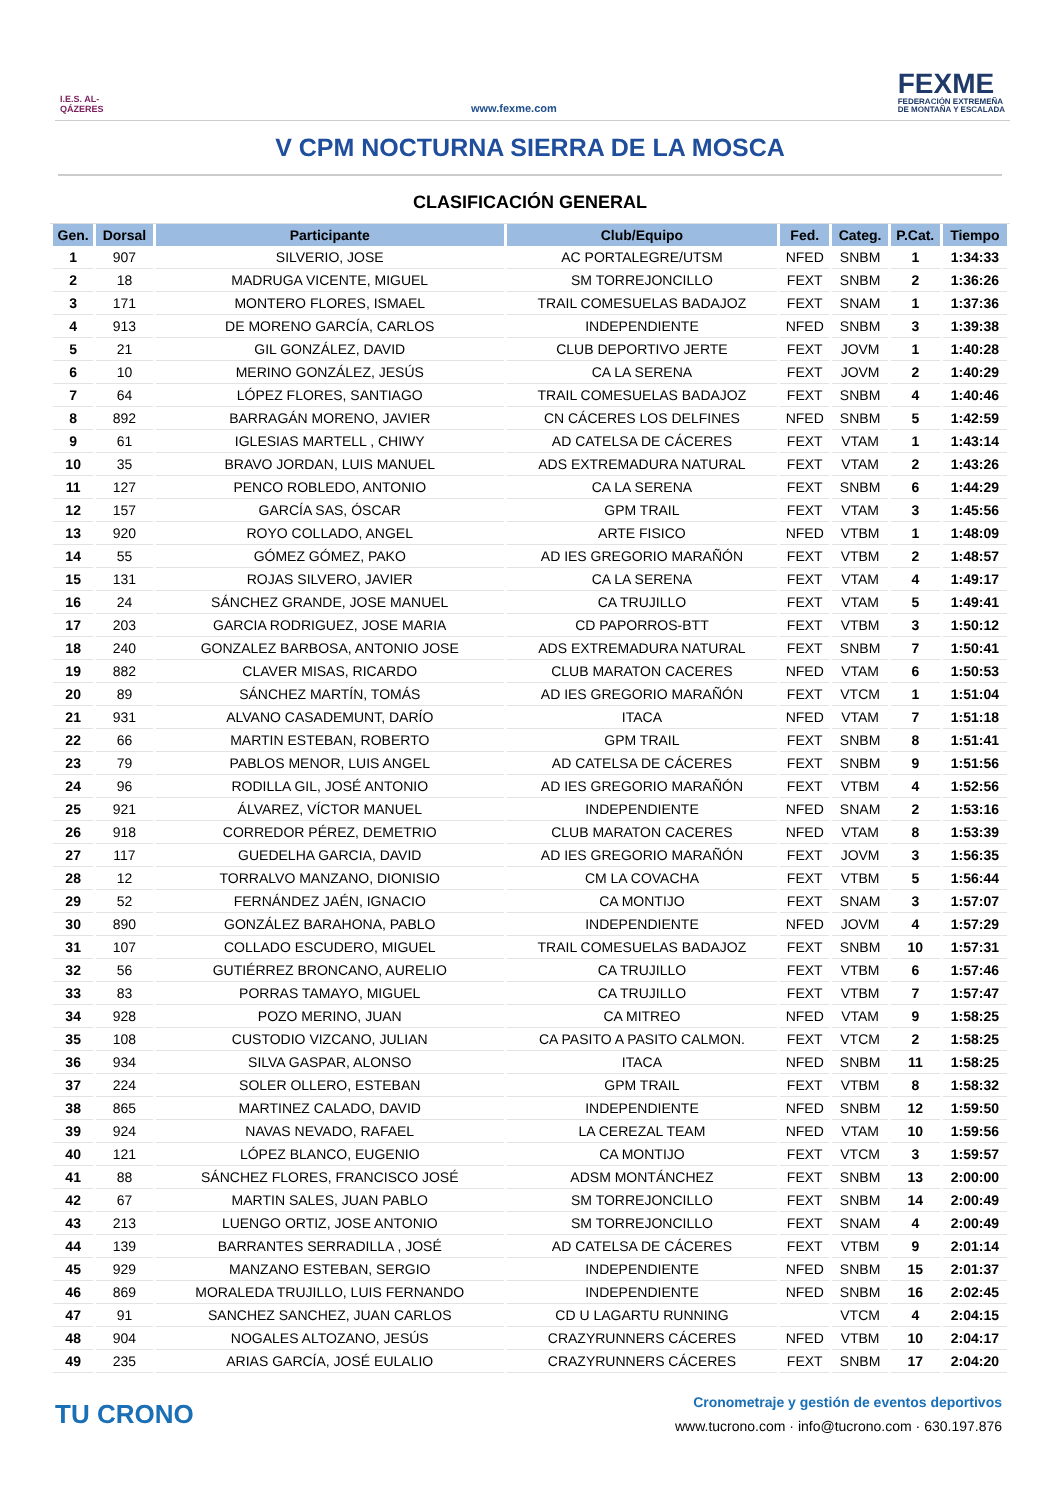I.E.S. AL-QÁZERES
www.fexme.com
FEXME
FEDERACIÓN EXTREMEÑA
DE MONTAÑA Y ESCALADA
V CPM NOCTURNA SIERRA DE LA MOSCA
CLASIFICACIÓN GENERAL
| Gen. | Dorsal | Participante | Club/Equipo | Fed. | Categ. | P.Cat. | Tiempo |
| --- | --- | --- | --- | --- | --- | --- | --- |
| 1 | 907 | SILVERIO, JOSE | AC PORTALEGRE/UTSM | NFED | SNBM | 1 | 1:34:33 |
| 2 | 18 | MADRUGA VICENTE, MIGUEL | SM TORREJONCILLO | FEXT | SNBM | 2 | 1:36:26 |
| 3 | 171 | MONTERO FLORES, ISMAEL | TRAIL COMESUELAS BADAJOZ | FEXT | SNAM | 1 | 1:37:36 |
| 4 | 913 | DE MORENO GARCÍA, CARLOS | INDEPENDIENTE | NFED | SNBM | 3 | 1:39:38 |
| 5 | 21 | GIL GONZÁLEZ, DAVID | CLUB DEPORTIVO JERTE | FEXT | JOVM | 1 | 1:40:28 |
| 6 | 10 | MERINO GONZÁLEZ, JESÚS | CA LA SERENA | FEXT | JOVM | 2 | 1:40:29 |
| 7 | 64 | LÓPEZ FLORES, SANTIAGO | TRAIL COMESUELAS BADAJOZ | FEXT | SNBM | 4 | 1:40:46 |
| 8 | 892 | BARRAGÁN MORENO, JAVIER | CN CÁCERES LOS DELFINES | NFED | SNBM | 5 | 1:42:59 |
| 9 | 61 | IGLESIAS MARTELL , CHIWY | AD CATELSA DE CÁCERES | FEXT | VTAM | 1 | 1:43:14 |
| 10 | 35 | BRAVO JORDAN, LUIS MANUEL | ADS EXTREMADURA NATURAL | FEXT | VTAM | 2 | 1:43:26 |
| 11 | 127 | PENCO ROBLEDO, ANTONIO | CA LA SERENA | FEXT | SNBM | 6 | 1:44:29 |
| 12 | 157 | GARCÍA SAS, ÓSCAR | GPM TRAIL | FEXT | VTAM | 3 | 1:45:56 |
| 13 | 920 | ROYO COLLADO, ANGEL | ARTE FISICO | NFED | VTBM | 1 | 1:48:09 |
| 14 | 55 | GÓMEZ GÓMEZ, PAKO | AD IES GREGORIO MARAÑÓN | FEXT | VTBM | 2 | 1:48:57 |
| 15 | 131 | ROJAS SILVERO, JAVIER | CA LA SERENA | FEXT | VTAM | 4 | 1:49:17 |
| 16 | 24 | SÁNCHEZ GRANDE, JOSE MANUEL | CA TRUJILLO | FEXT | VTAM | 5 | 1:49:41 |
| 17 | 203 | GARCIA RODRIGUEZ, JOSE MARIA | CD PAPORROS-BTT | FEXT | VTBM | 3 | 1:50:12 |
| 18 | 240 | GONZALEZ BARBOSA, ANTONIO JOSE | ADS EXTREMADURA NATURAL | FEXT | SNBM | 7 | 1:50:41 |
| 19 | 882 | CLAVER MISAS, RICARDO | CLUB MARATON CACERES | NFED | VTAM | 6 | 1:50:53 |
| 20 | 89 | SÁNCHEZ MARTÍN, TOMÁS | AD IES GREGORIO MARAÑÓN | FEXT | VTCM | 1 | 1:51:04 |
| 21 | 931 | ALVANO CASADEMUNT, DARÍO | ITACA | NFED | VTAM | 7 | 1:51:18 |
| 22 | 66 | MARTIN ESTEBAN, ROBERTO | GPM TRAIL | FEXT | SNBM | 8 | 1:51:41 |
| 23 | 79 | PABLOS MENOR, LUIS ANGEL | AD CATELSA DE CÁCERES | FEXT | SNBM | 9 | 1:51:56 |
| 24 | 96 | RODILLA GIL, JOSÉ ANTONIO | AD IES GREGORIO MARAÑÓN | FEXT | VTBM | 4 | 1:52:56 |
| 25 | 921 | ÁLVAREZ, VÍCTOR MANUEL | INDEPENDIENTE | NFED | SNAM | 2 | 1:53:16 |
| 26 | 918 | CORREDOR PÉREZ, DEMETRIO | CLUB MARATON CACERES | NFED | VTAM | 8 | 1:53:39 |
| 27 | 117 | GUEDELHA GARCIA, DAVID | AD IES GREGORIO MARAÑÓN | FEXT | JOVM | 3 | 1:56:35 |
| 28 | 12 | TORRALVO MANZANO, DIONISIO | CM LA COVACHA | FEXT | VTBM | 5 | 1:56:44 |
| 29 | 52 | FERNÁNDEZ JAÉN, IGNACIO | CA MONTIJO | FEXT | SNAM | 3 | 1:57:07 |
| 30 | 890 | GONZÁLEZ BARAHONA, PABLO | INDEPENDIENTE | NFED | JOVM | 4 | 1:57:29 |
| 31 | 107 | COLLADO ESCUDERO, MIGUEL | TRAIL COMESUELAS BADAJOZ | FEXT | SNBM | 10 | 1:57:31 |
| 32 | 56 | GUTIÉRREZ BRONCANO, AURELIO | CA TRUJILLO | FEXT | VTBM | 6 | 1:57:46 |
| 33 | 83 | PORRAS TAMAYO, MIGUEL | CA TRUJILLO | FEXT | VTBM | 7 | 1:57:47 |
| 34 | 928 | POZO MERINO, JUAN | CA MITREO | NFED | VTAM | 9 | 1:58:25 |
| 35 | 108 | CUSTODIO VIZCANO, JULIAN | CA PASITO A PASITO CALMON. | FEXT | VTCM | 2 | 1:58:25 |
| 36 | 934 | SILVA GASPAR, ALONSO | ITACA | NFED | SNBM | 11 | 1:58:25 |
| 37 | 224 | SOLER OLLERO, ESTEBAN | GPM TRAIL | FEXT | VTBM | 8 | 1:58:32 |
| 38 | 865 | MARTINEZ CALADO, DAVID | INDEPENDIENTE | NFED | SNBM | 12 | 1:59:50 |
| 39 | 924 | NAVAS NEVADO, RAFAEL | LA CEREZAL TEAM | NFED | VTAM | 10 | 1:59:56 |
| 40 | 121 | LÓPEZ BLANCO, EUGENIO | CA MONTIJO | FEXT | VTCM | 3 | 1:59:57 |
| 41 | 88 | SÁNCHEZ FLORES, FRANCISCO JOSÉ | ADSM MONTÁNCHEZ | FEXT | SNBM | 13 | 2:00:00 |
| 42 | 67 | MARTIN SALES, JUAN PABLO | SM TORREJONCILLO | FEXT | SNBM | 14 | 2:00:49 |
| 43 | 213 | LUENGO ORTIZ, JOSE ANTONIO | SM TORREJONCILLO | FEXT | SNAM | 4 | 2:00:49 |
| 44 | 139 | BARRANTES SERRADILLA , JOSÉ | AD CATELSA DE CÁCERES | FEXT | VTBM | 9 | 2:01:14 |
| 45 | 929 | MANZANO ESTEBAN, SERGIO | INDEPENDIENTE | NFED | SNBM | 15 | 2:01:37 |
| 46 | 869 | MORALEDA TRUJILLO, LUIS FERNANDO | INDEPENDIENTE | NFED | SNBM | 16 | 2:02:45 |
| 47 | 91 | SANCHEZ SANCHEZ, JUAN CARLOS | CD U LAGARTU RUNNING | | VTCM | 4 | 2:04:15 |
| 48 | 904 | NOGALES ALTOZANO, JESÚS | CRAZYRUNNERS CÁCERES | NFED | VTBM | 10 | 2:04:17 |
| 49 | 235 | ARIAS GARCÍA, JOSÉ EULALIO | CRAZYRUNNERS CÁCERES | FEXT | SNBM | 17 | 2:04:20 |
TU CRONO
Cronometraje y gestión de eventos deportivos
www.tucrono.com · info@tucrono.com · 630.197.876